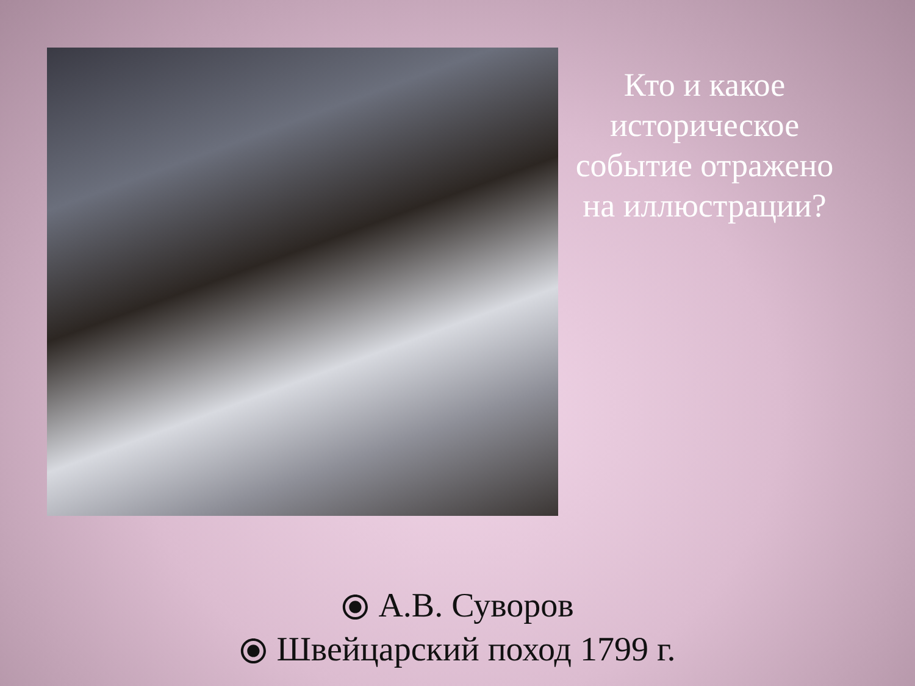Кто и какое историческое событие отражено на иллюстрации?
⦿ А.В. Суворов
⦿ Швейцарский поход 1799 г.